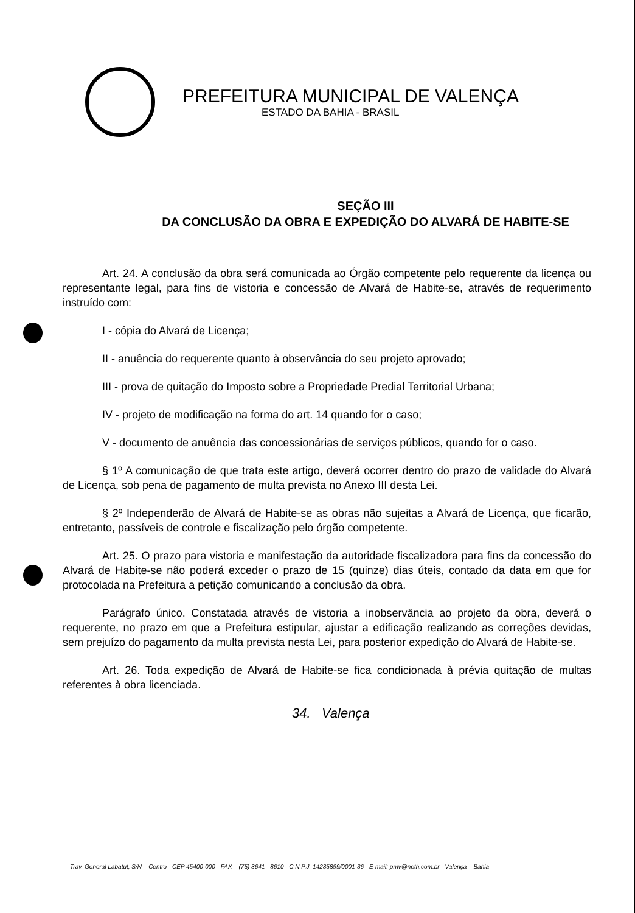PREFEITURA MUNICIPAL DE VALENÇA
ESTADO DA BAHIA - BRASIL
SEÇÃO III
DA CONCLUSÃO DA OBRA E EXPEDIÇÃO DO ALVARÁ DE HABITE-SE
Art. 24. A conclusão da obra será comunicada ao Órgão competente pelo requerente da licença ou representante legal, para fins de vistoria e concessão de Alvará de Habite-se, através de requerimento instruído com:
I - cópia do Alvará de Licença;
II - anuência do requerente quanto à observância do seu projeto aprovado;
III - prova de quitação do Imposto sobre a Propriedade Predial Territorial Urbana;
IV - projeto de modificação na forma do art. 14 quando for o caso;
V - documento de anuência das concessionárias de serviços públicos, quando for o caso.
§ 1º A comunicação de que trata este artigo, deverá ocorrer dentro do prazo de validade do Alvará de Licença, sob pena de pagamento de multa prevista no Anexo III desta Lei.
§ 2º Independerão de Alvará de Habite-se as obras não sujeitas a Alvará de Licença, que ficarão, entretanto, passíveis de controle e fiscalização pelo órgão competente.
Art. 25. O prazo para vistoria e manifestação da autoridade fiscalizadora para fins da concessão do Alvará de Habite-se não poderá exceder o prazo de 15 (quinze) dias úteis, contado da data em que for protocolada na Prefeitura a petição comunicando a conclusão da obra.
Parágrafo único. Constatada através de vistoria a inobservância ao projeto da obra, deverá o requerente, no prazo em que a Prefeitura estipular, ajustar a edificação realizando as correções devidas, sem prejuízo do pagamento da multa prevista nesta Lei, para posterior expedição do Alvará de Habite-se.
Art. 26. Toda expedição de Alvará de Habite-se fica condicionada à prévia quitação de multas referentes à obra licenciada.
34. Valença
Trav. General Labatut, S/N – Centro - CEP 45400-000 - FAX – (75) 3641 - 8610 - C.N.P.J. 14235899/0001-36 - E-mail: pmv@neth.com.br - Valença – Bahia